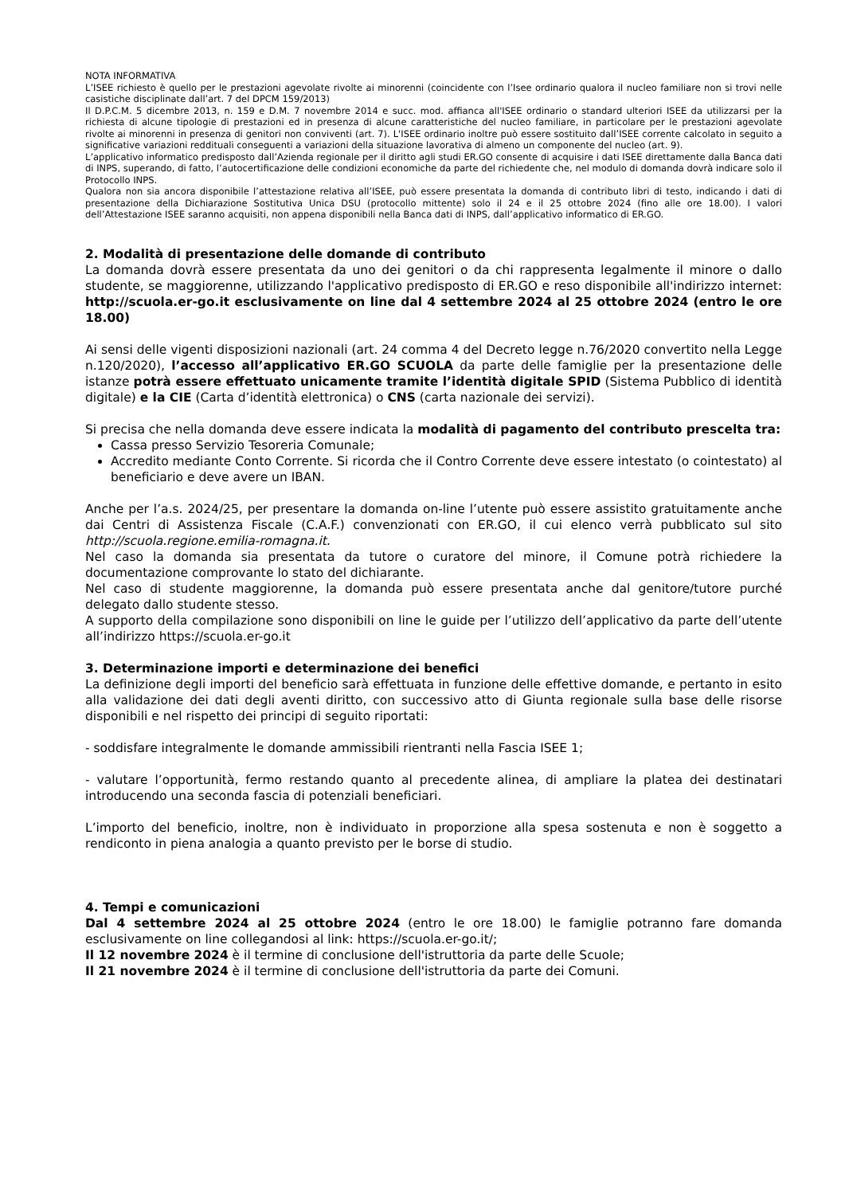NOTA INFORMATIVA
L’ISEE richiesto è quello per le prestazioni agevolate rivolte ai minorenni (coincidente con l’Isee ordinario qualora il nucleo familiare non si trovi nelle casistiche disciplinate dall’art. 7 del DPCM 159/2013)
Il D.P.C.M. 5 dicembre 2013, n. 159 e D.M. 7 novembre 2014 e succ. mod. affianca all'ISEE ordinario o standard ulteriori ISEE da utilizzarsi per la richiesta di alcune tipologie di prestazioni ed in presenza di alcune caratteristiche del nucleo familiare, in particolare per le prestazioni agevolate rivolte ai minorenni in presenza di genitori non conviventi (art. 7). L'ISEE ordinario inoltre può essere sostituito dall’ISEE corrente calcolato in seguito a significative variazioni reddituali conseguenti a variazioni della situazione lavorativa di almeno un componente del nucleo (art. 9).
L’applicativo informatico predisposto dall’Azienda regionale per il diritto agli studi ER.GO consente di acquisire i dati ISEE direttamente dalla Banca dati di INPS, superando, di fatto, l’autocertificazione delle condizioni economiche da parte del richiedente che, nel modulo di domanda dovrà indicare solo il Protocollo INPS.
Qualora non sia ancora disponibile l’attestazione relativa all’ISEE, può essere presentata la domanda di contributo libri di testo, indicando i dati di presentazione della Dichiarazione Sostitutiva Unica DSU (protocollo mittente) solo il 24 e il 25 ottobre 2024 (fino alle ore 18.00). I valori dell’Attestazione ISEE saranno acquisiti, non appena disponibili nella Banca dati di INPS, dall’applicativo informatico di ER.GO.
2. Modalità di presentazione delle domande di contributo
La domanda dovrà essere presentata da uno dei genitori o da chi rappresenta legalmente il minore o dallo studente, se maggiorenne, utilizzando l'applicativo predisposto di ER.GO e reso disponibile all'indirizzo internet: http://scuola.er-go.it esclusivamente on line dal 4 settembre 2024 al 25 ottobre 2024 (entro le ore 18.00)
Ai sensi delle vigenti disposizioni nazionali (art. 24 comma 4 del Decreto legge n.76/2020 convertito nella Legge n.120/2020), l’accesso all’applicativo ER.GO SCUOLA da parte delle famiglie per la presentazione delle istanze potrà essere effettuato unicamente tramite l’identità digitale SPID (Sistema Pubblico di identità digitale) e la CIE (Carta d’identità elettronica) o CNS (carta nazionale dei servizi).
Si precisa che nella domanda deve essere indicata la modalità di pagamento del contributo prescelta tra:
Cassa presso Servizio Tesoreria Comunale;
Accredito mediante Conto Corrente. Si ricorda che il Contro Corrente deve essere intestato (o cointestato) al beneficiario e deve avere un IBAN.
Anche per l’a.s. 2024/25, per presentare la domanda on-line l’utente può essere assistito gratuitamente anche dai Centri di Assistenza Fiscale (C.A.F.) convenzionati con ER.GO, il cui elenco verrà pubblicato sul sito http://scuola.regione.emilia-romagna.it.
Nel caso la domanda sia presentata da tutore o curatore del minore, il Comune potrà richiedere la documentazione comprovante lo stato del dichiarante.
Nel caso di studente maggiorenne, la domanda può essere presentata anche dal genitore/tutore purché delegato dallo studente stesso.
A supporto della compilazione sono disponibili on line le guide per l’utilizzo dell’applicativo da parte dell’utente all’indirizzo https://scuola.er-go.it
3. Determinazione importi e determinazione dei benefici
La definizione degli importi del beneficio sarà effettuata in funzione delle effettive domande, e pertanto in esito alla validazione dei dati degli aventi diritto, con successivo atto di Giunta regionale sulla base delle risorse disponibili e nel rispetto dei principi di seguito riportati:
- soddisfare integralmente le domande ammissibili rientranti nella Fascia ISEE 1;
- valutare l’opportunità, fermo restando quanto al precedente alinea, di ampliare la platea dei destinatari introducendo una seconda fascia di potenziali beneficiari.
L’importo del beneficio, inoltre, non è individuato in proporzione alla spesa sostenuta e non è soggetto a rendiconto in piena analogia a quanto previsto per le borse di studio.
4. Tempi e comunicazioni
Dal 4 settembre 2024 al 25 ottobre 2024 (entro le ore 18.00) le famiglie potranno fare domanda esclusivamente on line collegandosi al link: https://scuola.er-go.it/;
Il 12 novembre 2024 è il termine di conclusione dell'istruttoria da parte delle Scuole;
Il 21 novembre 2024 è il termine di conclusione dell'istruttoria da parte dei Comuni.